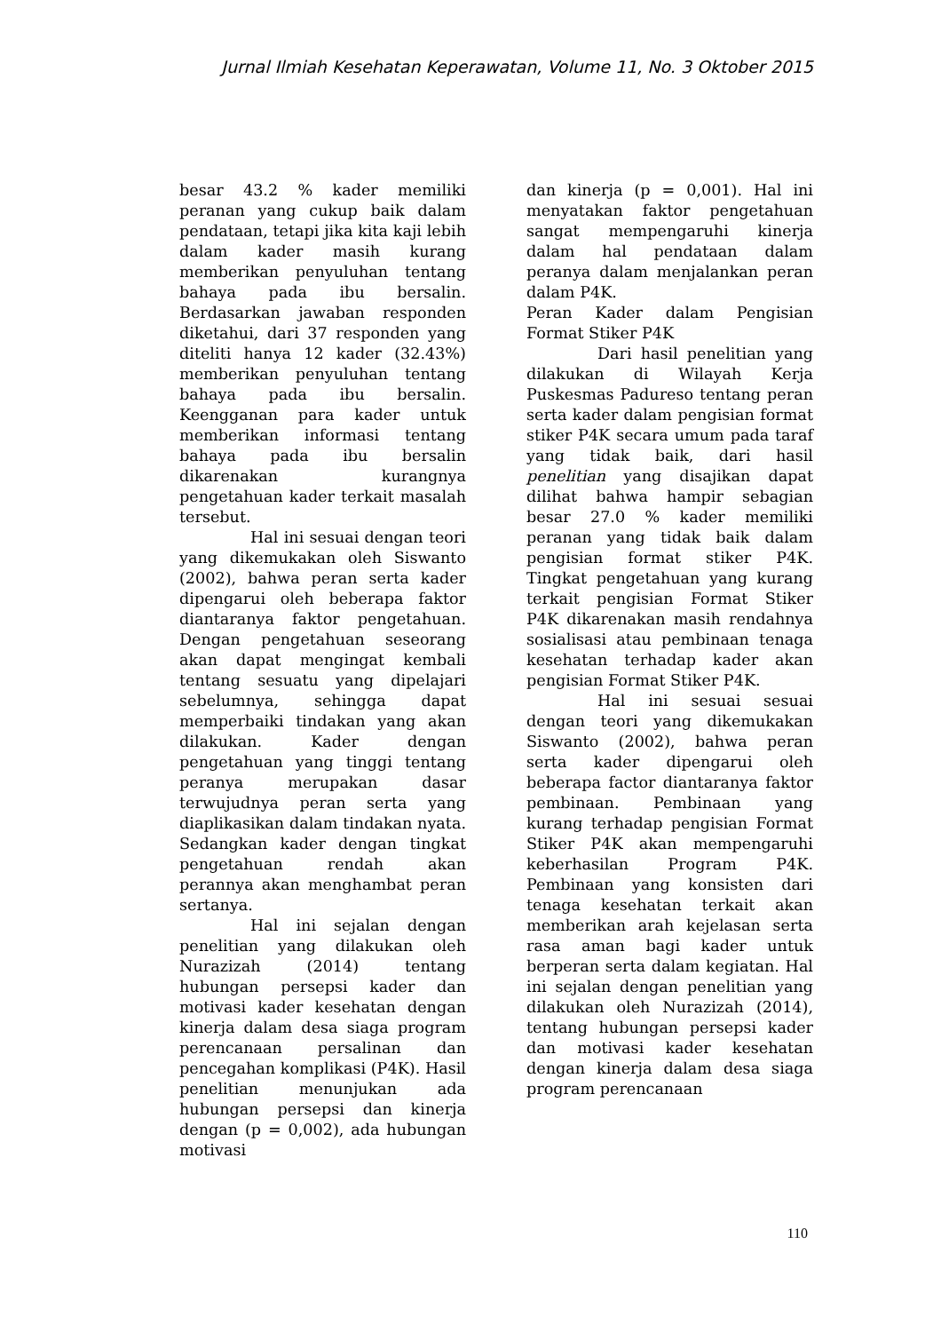Jurnal Ilmiah Kesehatan Keperawatan, Volume 11, No. 3 Oktober 2015
besar 43.2 % kader memiliki peranan yang cukup baik dalam pendataan, tetapi jika kita kaji lebih dalam kader masih kurang memberikan penyuluhan tentang bahaya pada ibu bersalin. Berdasarkan jawaban responden diketahui, dari 37 responden yang diteliti hanya 12 kader (32.43%) memberikan penyuluhan tentang bahaya pada ibu bersalin. Keengganan para kader untuk memberikan informasi tentang bahaya pada ibu bersalin dikarenakan kurangnya pengetahuan kader terkait masalah tersebut.
Hal ini sesuai dengan teori yang dikemukakan oleh Siswanto (2002), bahwa peran serta kader dipengarui oleh beberapa faktor diantaranya faktor pengetahuan. Dengan pengetahuan seseorang akan dapat mengingat kembali tentang sesuatu yang dipelajari sebelumnya, sehingga dapat memperbaiki tindakan yang akan dilakukan. Kader dengan pengetahuan yang tinggi tentang peranya merupakan dasar terwujudnya peran serta yang diaplikasikan dalam tindakan nyata. Sedangkan kader dengan tingkat pengetahuan rendah akan perannya akan menghambat peran sertanya.
Hal ini sejalan dengan penelitian yang dilakukan oleh Nurazizah (2014) tentang hubungan persepsi kader dan motivasi kader kesehatan dengan kinerja dalam desa siaga program perencanaan persalinan dan pencegahan komplikasi (P4K). Hasil penelitian menunjukan ada hubungan persepsi dan kinerja dengan (p = 0,002), ada hubungan motivasi
dan kinerja (p = 0,001). Hal ini menyatakan faktor pengetahuan sangat mempengaruhi kinerja dalam hal pendataan dalam peranya dalam menjalankan peran dalam P4K.
Peran Kader dalam Pengisian Format Stiker P4K
Dari hasil penelitian yang dilakukan di Wilayah Kerja Puskesmas Padureso tentang peran serta kader dalam pengisian format stiker P4K secara umum pada taraf yang tidak baik, dari hasil penelitian yang disajikan dapat dilihat bahwa hampir sebagian besar 27.0 % kader memiliki peranan yang tidak baik dalam pengisian format stiker P4K. Tingkat pengetahuan yang kurang terkait pengisian Format Stiker P4K dikarenakan masih rendahnya sosialisasi atau pembinaan tenaga kesehatan terhadap kader akan pengisian Format Stiker P4K.
Hal ini sesuai sesuai dengan teori yang dikemukakan Siswanto (2002), bahwa peran serta kader dipengarui oleh beberapa factor diantaranya faktor pembinaan. Pembinaan yang kurang terhadap pengisian Format Stiker P4K akan mempengaruhi keberhasilan Program P4K. Pembinaan yang konsisten dari tenaga kesehatan terkait akan memberikan arah kejelasan serta rasa aman bagi kader untuk berperan serta dalam kegiatan. Hal ini sejalan dengan penelitian yang dilakukan oleh Nurazizah (2014), tentang hubungan persepsi kader dan motivasi kader kesehatan dengan kinerja dalam desa siaga program perencanaan
110